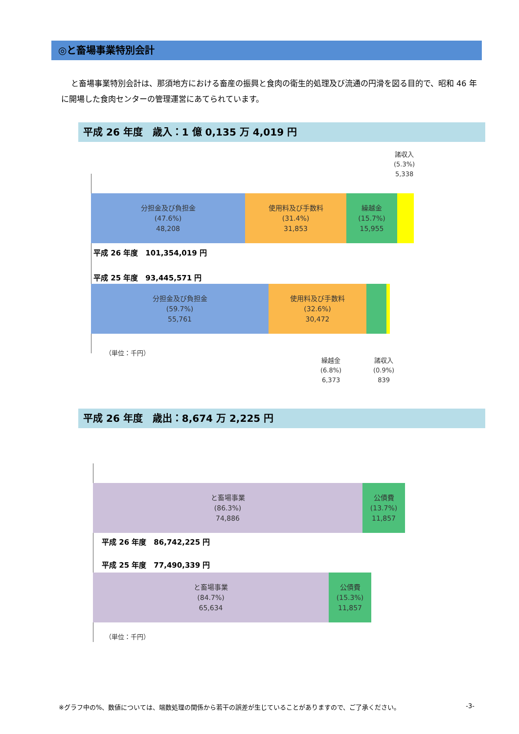◎と畜場事業特別会計
と畜場事業特別会計は、那須地方における畜産の振興と食肉の衛生的処理及び流通の円滑を図る目的で、昭和 46 年に開場した食肉センターの管理運営にあてられています。
平成 26 年度　歳入：1 億 0,135 万 4,019 円
諸収入
(5.3%)
5,338
分担金及び負担金
(47.6%)
48,208
使用料及び手数料
(31.4%)
31,853
繰越金
(15.7%)
15,955
平成 26 年度　101,354,019 円
平成 25 年度　93,445,571 円
分担金及び負担金
(59.7%)
55,761
使用料及び手数料
(32.6%)
30,472
（単位：千円）
繰越金
(6.8%)
6,373
諸収入
(0.9%)
839
平成 26 年度　歳出：8,674 万 2,225 円
と畜場事業
(86.3%)
74,886
公債費
(13.7%)
11,857
平成 26 年度　86,742,225 円
平成 25 年度　77,490,339 円
と畜場事業
(84.7%)
65,634
公債費
(15.3%)
11,857
（単位：千円）
※グラフ中の%、数値については、端数処理の関係から若干の誤差が生じていることがありますので、ご了承ください。 -3-